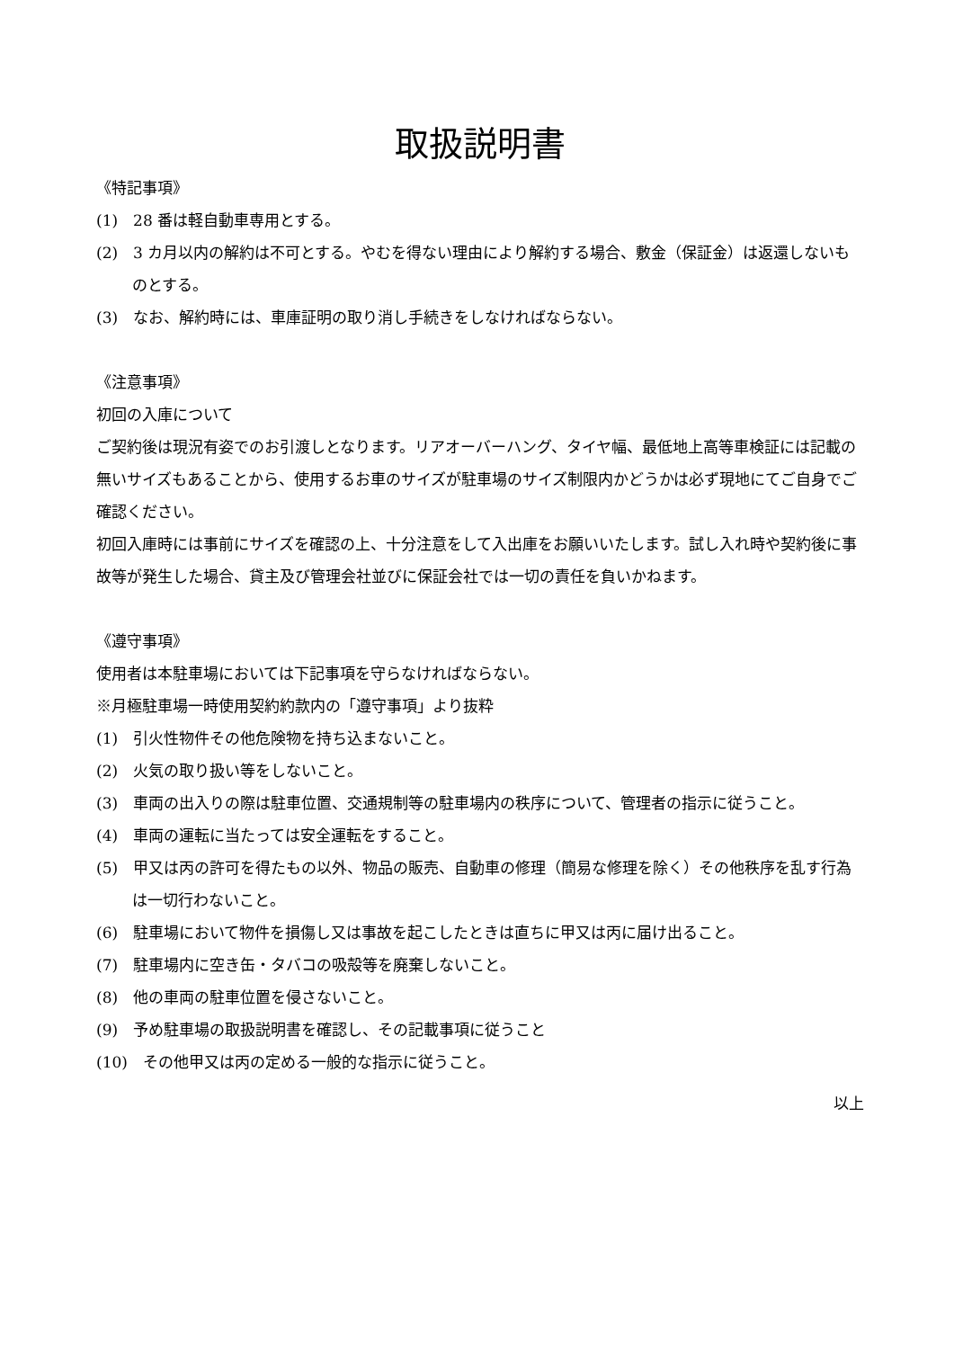取扱説明書
《特記事項》
(1)　28 番は軽自動車専用とする。
(2)　3 カ月以内の解約は不可とする。やむを得ない理由により解約する場合、敷金（保証金）は返還しないものとする。
(3)　なお、解約時には、車庫証明の取り消し手続きをしなければならない。
《注意事項》
初回の入庫について
ご契約後は現況有姿でのお引渡しとなります。リアオーバーハング、タイヤ幅、最低地上高等車検証には記載の無いサイズもあることから、使用するお車のサイズが駐車場のサイズ制限内かどうかは必ず現地にてご自身でご確認ください。
初回入庫時には事前にサイズを確認の上、十分注意をして入出庫をお願いいたします。試し入れ時や契約後に事故等が発生した場合、貸主及び管理会社並びに保証会社では一切の責任を負いかねます。
《遵守事項》
使用者は本駐車場においては下記事項を守らなければならない。
※月極駐車場一時使用契約約款内の「遵守事項」より抜粋
(1)　引火性物件その他危険物を持ち込まないこと。
(2)　火気の取り扱い等をしないこと。
(3)　車両の出入りの際は駐車位置、交通規制等の駐車場内の秩序について、管理者の指示に従うこと。
(4)　車両の運転に当たっては安全運転をすること。
(5)　甲又は丙の許可を得たもの以外、物品の販売、自動車の修理（簡易な修理を除く）その他秩序を乱す行為は一切行わないこと。
(6)　駐車場において物件を損傷し又は事故を起こしたときは直ちに甲又は丙に届け出ること。
(7)　駐車場内に空き缶・タバコの吸殻等を廃棄しないこと。
(8)　他の車両の駐車位置を侵さないこと。
(9)　予め駐車場の取扱説明書を確認し、その記載事項に従うこと
(10)　その他甲又は丙の定める一般的な指示に従うこと。
以上